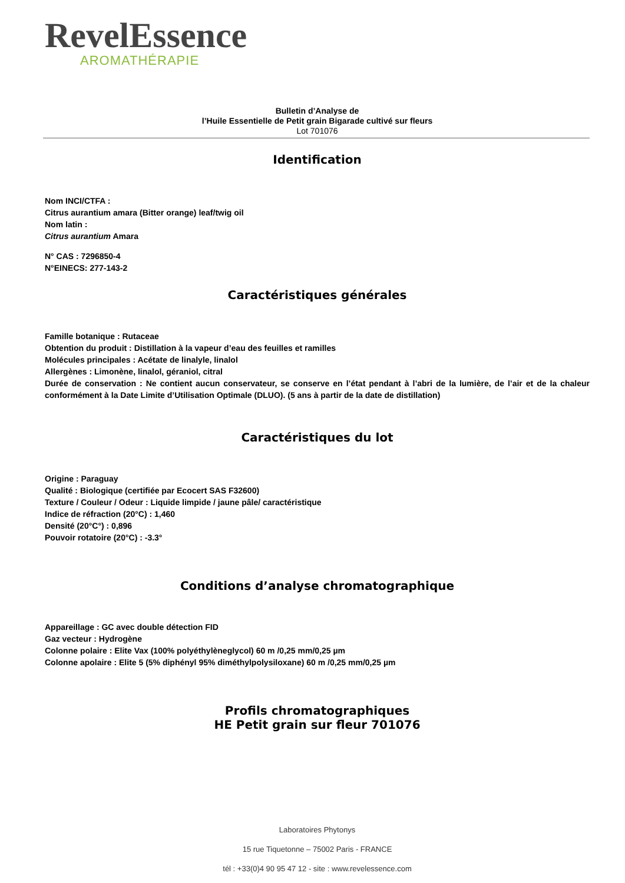RevelEssence
AROMATHÉRAPIE
Bulletin d’Analyse de
l’Huile Essentielle de Petit grain Bigarade cultivé sur fleurs
Lot 701076
Identification
Nom INCI/CTFA :
Citrus aurantium amara (Bitter orange) leaf/twig oil
Nom latin :
Citrus aurantium Amara
N° CAS : 7296850-4
N°EINECS: 277-143-2
Caractéristiques générales
Famille botanique : Rutaceae
Obtention du produit : Distillation à la vapeur d’eau des feuilles et ramilles
Molécules principales : Acétate de linalyle, linalol
Allergènes : Limonène, linalol, géraniol, citral
Durée de conservation : Ne contient aucun conservateur, se conserve en l’état pendant à l’abri de la lumière, de l’air et de la chaleur conformément à la Date Limite d’Utilisation Optimale (DLUO). (5 ans à partir de la date de distillation)
Caractéristiques du lot
Origine : Paraguay
Qualité : Biologique (certifiée par Ecocert SAS F32600)
Texture / Couleur / Odeur : Liquide limpide / jaune pâle/ caractéristique
Indice de réfraction (20°C) : 1,460
Densité (20°C°) : 0,896
Pouvoir rotatoire (20°C) : -3.3°
Conditions d’analyse chromatographique
Appareillage : GC avec double détection FID
Gaz vecteur : Hydrogène
Colonne polaire : Elite Vax (100% polyéthylèneglycol) 60 m /0,25 mm/0,25 µm
Colonne apolaire : Elite 5 (5% diphényl 95% diméthylpolysiloxane) 60 m /0,25 mm/0,25 µm
Profils chromatographiques
HE Petit grain sur fleur 701076
Laboratoires Phytonys
15 rue Tiquetonne – 75002 Paris - FRANCE
tél : +33(0)4 90 95 47 12 - site : www.revelessence.com